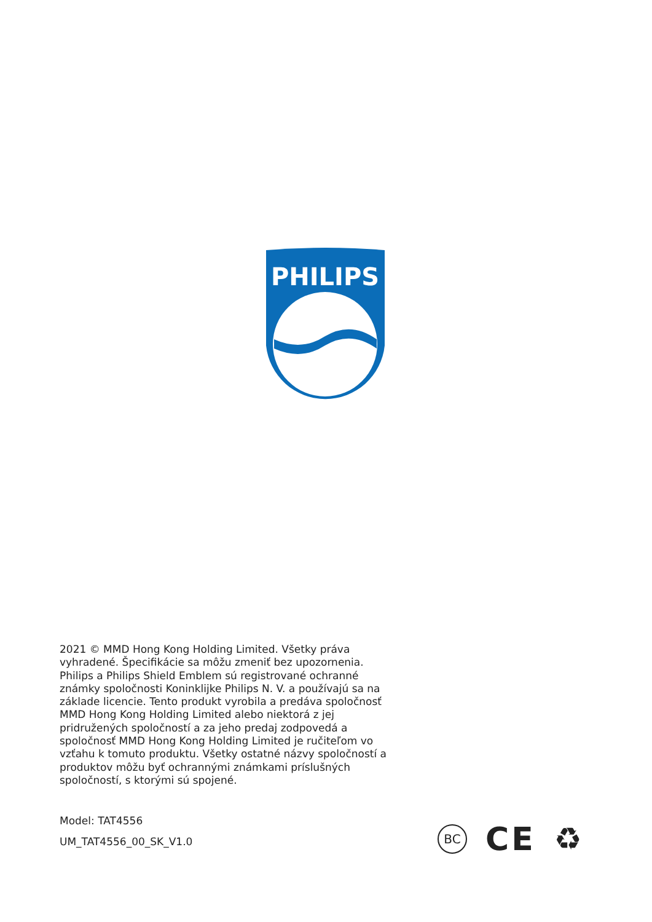PHILIPS
2021 © MMD Hong Kong Holding Limited. Všetky práva vyhradené. Špecifikácie sa môžu zmeniť bez upozornenia. Philips a Philips Shield Emblem sú registrované ochranné známky spoločnosti Koninklijke Philips N. V. a používajú sa na základe licencie. Tento produkt vyrobila a predáva spoločnosť MMD Hong Kong Holding Limited alebo niektorá z jej pridružených spoločností a za jeho predaj zodpovedá a spoločnosť MMD Hong Kong Holding Limited je ručiteľom vo vzťahu k tomuto produktu. Všetky ostatné názvy spoločností a produktov môžu byť ochrannými známkami príslušných spoločností, s ktorými sú spojené.
Model: TAT4556
UM_TAT4556_00_SK_V1.0
BC
CE ♻